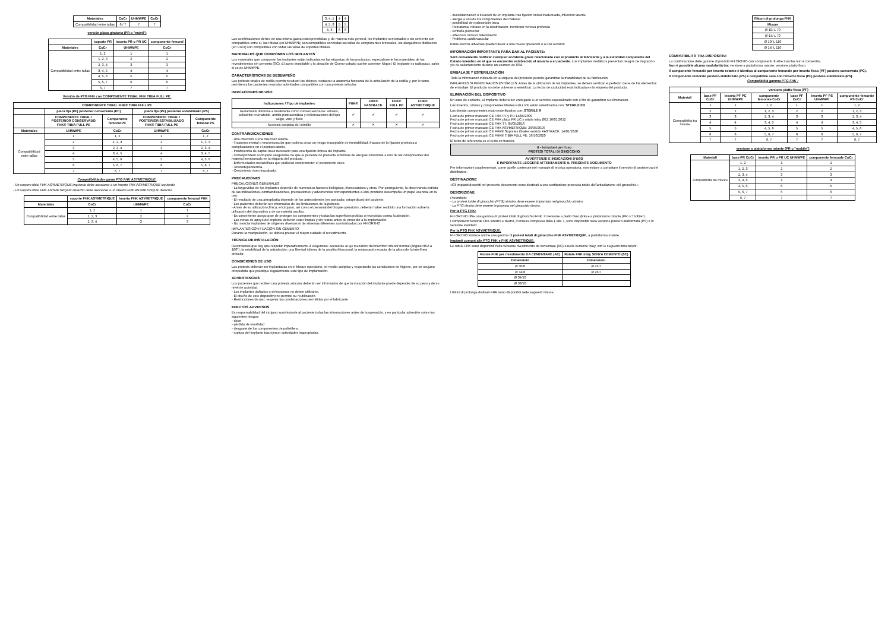| Materiales | CoCr | UHMWPE | CoCr |
| --- | --- | --- | --- |
| Compatibilidad entre tallas | 6 / 7 | 7 | 7 |
versión placa giratoria (PR o "móvil")
| | soporte PR | inserto PR o PR UC | componente femoral |
| --- | --- | --- | --- |
| Materiales | CoCr | UHMWPE | CoCr |
| Compatibilidad entre tallas | 1, 2 | 1 | 1 |
| | 1, 2, 3 | 2 | 2 |
| | 2, 3, 4 | 3 | 3 |
| | 3, 4, 5 | 4 | 4 |
| | 4, 5, 6 | 5 | 5 |
| | 5, 6, 7 | 6 | 6 |
| | 6, 7 | 7 | 7 |
Versión de PTG FHK con COMPONENTE TIBIAL FHK TIBIA FULL PE:
| COMPONENTE TIBIAL FHK® TIBIA FULL PE | | | | |
| --- | --- | --- | --- | --- |
| | placa fija (PF) posterior conservado (PC) | | placa fija (PF) posterior estabilizado (PS) | |
| | COMPONENTE TIBIAL / POSTERIOR CONSERVADO FHK® TIBIA FULL PE | Componente femoral PC | COMPONENTE TIBIAL / POSTERIOR ESTABILIZADO FHK® TIBIA FULL PE | Componente femoral PS |
| Materiales | UHMWPE | CoCr | UHMWPE | CoCr |
| Compatibilidad entre tallas | 1 | 1, 2 | 1 | 1, 2 |
| | 2 | 1, 2, 3 | 2 | 1, 2, 3 |
| | 3 | 2, 3, 4 | 3 | 2, 3, 4 |
| | 4 | 3, 4, 5 | 4 | 3, 4, 5 |
| | 5 | 4, 5, 6 | 5 | 4, 5, 6 |
| | 6 | 5, 6, 7 | 6 | 5, 6, 7 |
| | 7 | 6, 7 | 7 | 6, 7 |
Compatibilidades gama PTG FHK ASYMETRIQUE:
- Un soporte tibial FHK ASYMETRIQUE izquierdo debe asociarse a un inserto FHK ASYMETRIQUE izquierdo
- Un soporte tibial FHK ASYMETRIQUE derecho debe asociarse a un inserto FHK ASYMETRIQUE derecho
| | soporte FHK ASYMETRIQUE | Inserto FHK ASYMETRIQUE | componente femoral FHK |
| --- | --- | --- | --- |
| Materiales | CoCr | UHMWPE | CoCr |
| Compatibilidad entre tallas | 1, 2 | 1 | 1 |
| | 1, 2, 3 | 2 | 2 |
| | 2, 3, 4 | 3 | 3 |
| 3, 4, 5 | 4 | 4 |
| 4, 5, 6 | 5 | 5 |
| 5, 6 | 6 | 6 |
Las combinaciones dentro de una misma gama están permitidas y, de manera más general, los implantes cementados o sin cemento son compatibles entre sí, las rótulas (en UHMWPE) son compatibles con todas las tallas de componentes femorales, los alargadores diafisarios (en CoCr) son compatibles con todas las tallas de soportes tibiales.
MATERIALES QUE COMPONEN LOS IMPLANTES
Los materiales que componen los implantes están indicados en las etiquetas de los productos, especialmente los materiales de los revestimientos sin cemento (SC). El acero inoxidable y la aleación de Cromo-cobalto suelen contener Níquel. El implante es radiopaco, salvo si es de UHMWPE.
CARACTERÍSTICAS DE DESEMPEÑO
Las prótesis totales de rodilla permiten reducir los dolores, restaurar la anatomía funcional de la articulación de la rodilla y, por lo tanto, permiten a los pacientes reanudar actividades compatibles con una prótesis articular.
INDICACIONES DE USO:
| Indicaciones / Tipo de implantes | FHK® | FHK® FASTRACK | FHK® FULL PE | FHK® ASYMETRIQUE |
| --- | --- | --- | --- | --- |
| Gonartrosis dolorosa e invalidante como consecuencia de: artrosis, poliartritis reumatoide, artritis postraumática y deformaciones del tipo valgo, varo y flexo | ✔ | ✔ | ✔ | ✔ |
| Necrosis aséptica del cóndilo | ✔ | ✕ | ✕ | ✔ |
CONTRAINDICACIONES
- Una infección o una infección latente.
- Trastorno mental o neuromuscular que pudiera crear un riesgo inaceptable de inestabilidad, fracaso de la fijación protésica o complicaciones en el postoperatorio.
- Insuficiencia de capital óseo necesario para una fijación idónea del implante.
- Corresponderá al cirujano asegurarse de que el paciente no presente síntomas de alergias conocidas a uno de los componentes del material mencionado en la etiqueta del producto.
- Enfermedades metabólicas que pudieran comprometer el crecimiento óseo.
- Toxicodependencia.
- Crecimiento óseo inacabado.
PRECAUCIONES
PRECAUCIONES GENERALES
- La longevidad de los implantes depende de numerosos factores biológicos, biomecánicos y otros. Por consiguiente, la observancia estricta de las indicaciones, contraindicaciones, precauciones y advertencias correspondientes a este producto desempeña un papel esencial en su uso.
- El resultado de una artroplastia depende de los antecedentes (en particular, ortopédicos) del paciente.
- Los pacientes deberán ser informados de las limitaciones de la prótesis.
- Antes de su utilización clínica, el cirujano, así como el personal del bloque operatorio, deberán haber recibido una formación sobre la utilización del dispositivo y de su material auxiliar.
- Es conveniente asegurarse de proteger los componentes y todas las superficies pulidas o revestidas contra la abrasión.
- Las zonas de apoyo del implante deberán estar limpias y sin restos antes de proceder a la implantación.
- No mezclar implantes de orígenes diversos ni de sistemas diferentes suministrados por FH ORTHO.
IMPLANTES CON FIJACIÓN SIN CEMENTO
Durante la manipulación, se deberá prestar el mayor cuidado al revestimiento.
TÉCNICA DE INSTALACIÓN
Recordamos que hay que respetar imperativamente 4 exigencias: acercarse al eje mecánico del miembro inferior normal (ángulo HKA a 180°); la estabilidad de la articulación; una libertad idónea de la amplitud funcional; la restauración exacta de la altura de la interlínea articular.
CONDICIONES DE USO
Las prótesis deberán ser implantadas en el bloque operatorio, en medio aséptico y respetando las condiciones de higiene, por un cirujano ortopedista que practique regularmente este tipo de implantación.
ADVERTENCIAS
Los pacientes que reciben una prótesis articular deberán ser informados de que la duración del implante puede depender de su peso y de su nivel de actividad.
- Los implantes dañados o defectuosos no deben utilizarse,
- El diseño de este dispositivo no permite su reutilización.
- Restricciones de uso: respetar las combinaciones permitidas por el fabricante
EFECTOS ADVERSOS
Es responsabilidad del cirujano suministrarle al paciente todas las informaciones antes de la operación, y en particular advertirle sobre los siguientes riesgos:
- dolor
- pérdida de movilidad
- desgaste de los componentes de polietileno.
- ruptura del implante tras ejercer actividades inapropiadas.
- desolidarización o luxación de un implante tras fijación inicial inadecuada, infección latente.
- alergia a uno de los componentes del material
- posibilidad de reabsorción ósea
- Hematoma, retraso en la cicatrización, trombosis venosa profunda
- Embolia pulmonar
- Infección, incluso fallecimiento
- Problema cardiovascular
Estos efectos adversos pueden llevar a una nueva operación o a una revisión
INFORMACIÓN IMPORTANTE PARA DAR AL PACIENTE:
Será conveniente notificar cualquier accidente grave relacionado con el producto al fabricante y a la autoridad competente del Estado miembro en el que se encuentre establecido el usuario o el paciente. Los implantes metálicos presentan riesgos de migración y/o de calentamiento durante un examen de IRM.
EMBALAJE Y ESTERILIZACIÓN
Toda la información indicada en la etiqueta del producto permite garantizar la trazabilidad de su fabricación.
IMPLANTES SUMINISTRADOS ESTÉRILES: Antes de la utilización de los implantes, se deberá verificar el perfecto cierre de los elementos de embalaje. El producto no debe volverse a esterilizar. La fecha de caducidad está indicada en la etiqueta del producto.
ELIMINACIÓN DEL DISPOSITIVO
En caso de explante, el implante deberá ser entregado a un servicio especializado con el fin de garantizar su eliminación.
Los insertos, rótulas y componentes tibiales FULL PE están esterilizados con: STERILE EO
Los demás componentes están esterilizados con: STERILE R
Fecha de primer marcado CE FHK PF y PR 14/05/2009
Fecha de primer marcado CE FHK placa PR UC y rótula inlay Ø22 16/01/2012
Fecha de primer marcado CE FHK T7: 04/05/2016
Fecha de primer marcado CE FHK ASYMETRIQUE: 26/04/2016
Fecha de primer marcado CE FHK® Soportes tibiales versión FASTRACK: 14/01/2020
Fecha de primer marcado CE FHK® TIBIA FULL PE: 16/10/2020
El texto de referencia es el texto en francés.
it - Istruzioni per l'uso
PROTESI TOTALI DI GINOCCHIO
AVVERTENZE E INDICAZIONI D'USO
È IMPORTANTE LEGGERE ATTENTAMENTE IL PRESENTE DOCUMENTO
Per informazioni supplementari, come quelle contenute nel manuale di tecnica operatoria, non esitare a contattare il servizio di assistenza del distributore.
DESTINAZIONE
«Gli impianti descritti nel presente documento sono destinati a una sostituzione protesica totale dell'articolazione del ginocchio.»
DESCRIZIONE
Preambolo:
- La protesi totale di ginocchio (PTG) sinistra deve essere impiantata nel ginocchio sinistro.
- La PTG destra deve essere impiantata nel ginocchio destro.
Per la PTG FHK:
FH ORTHO offre una gamma di protesi totali di ginocchio FHK: in versione a piatto fisso (PF) e a piattaforma rotante (PR o "mobile").
I componenti femorali FHK sinistro e destro, di misura compresa dalla 1 alla 7, sono disponibili nella versione postero-stabilizzata (PS) o in versione standard.
Per la PTG FHK ASYMETRIQUE:
FH ORTHO fornisce anche una gamma di protesi totali di ginocchio FHK ASYMETRIQUE, a piattaforma rotante.
Impianti comuni alle PTG FHK e FHK ASYMETRIQUE:
Le rotule FHK sono disponibili nella versione rivestimento da cementare (AC) o nella versione inlay, con le seguenti dimensioni:
| Rotule FHK per rivestimento DA CEMENTARE (AC) | Rotule FHK inlay SENZA CEMENTO (SC) |
| --- | --- |
| Dimensioni | Dimensioni |
| Ø 30/8 | Ø 22/7 |
| Ø 34/8 | Ø 25/7 |
| Ø 34/10 | |
| Ø 38/10 | |
I fittoni di prolunga diafisari FHK sono disponibili nelle seguenti misure:
| Fittoni di prolunga FHK |
| --- |
| Misure |
| Ø 10/ L 70 |
| Ø 14/ L 70 |
| Ø 10/ L 110 |
| Ø 14/ L 110 |
COMPATIBILITÀ TRA DISPOSITIVI
La combinazione delle gamme di prodotti FH ORTHO con componenti di altre marche non è consentita.
Non è possibile alcuna modularità tra: versione a piattaforma rotante; versione piatto fisso.
Il componente femorale per inserto rotante è identico al componente femorale per inserto fisso (PF) postero-conservato (PC).
Il componente femorale postero-stabilizzato (PS) è compatibile solo con l'inserto fisso (PF) postero-stabilizzato (PS).
Compatibilità gamma PTG FHK :
| | versione piatto fisso (PF) | | | | | |
| --- | --- | --- | --- | --- | --- | --- |
| Materiali | base PF CoCr | Inserto PF PC UHMWPE | componente femorale CoCr | base PF CoCr | Inserto PF PS UHMWPE | componente femorale PS CoCr |
| Compatibilità tra misure | 1 | 1 | 1, 2 | 1 | 1 | 1, 2 |
| | 2 | 2 | 1, 2, 3 | 2 | 2 | 1, 2, 3 |
| | 3 | 3 | 2, 3, 4 | 3 | 3 | 2, 3, 4 |
| | 4 | 4 | 3, 4, 5 | 4 | 4 | 3, 4, 5 |
| | 5 | 5 | 4, 5, 6 | 5 | 5 | 4, 5, 6 |
| | 6 | 6 | 5, 6, 7 | 6 | 6 | 5, 6, 7 |
| | 7 | 7 | 6, 7 | 7 | 7 | 6, 7 |
versione a piattaforma rotante (PR o "mobile")
| Materiali | base PR CoCr | inserto PR o PR UC UHMWPE | componente femorale CoCr |
| --- | --- | --- | --- |
| Compatibilità tra misure | 1, 2 | 1 | 1 |
| | 1, 2, 3 | 2 | 2 |
| | 2, 3, 4 | 3 | 3 |
| | 3, 4, 5 | 4 | 4 |
| | 4, 5, 6 | 5 | 5 |
| | 5, 6, 7 | 6 | 6 |
| | 6, 7 | 7 | 7 |